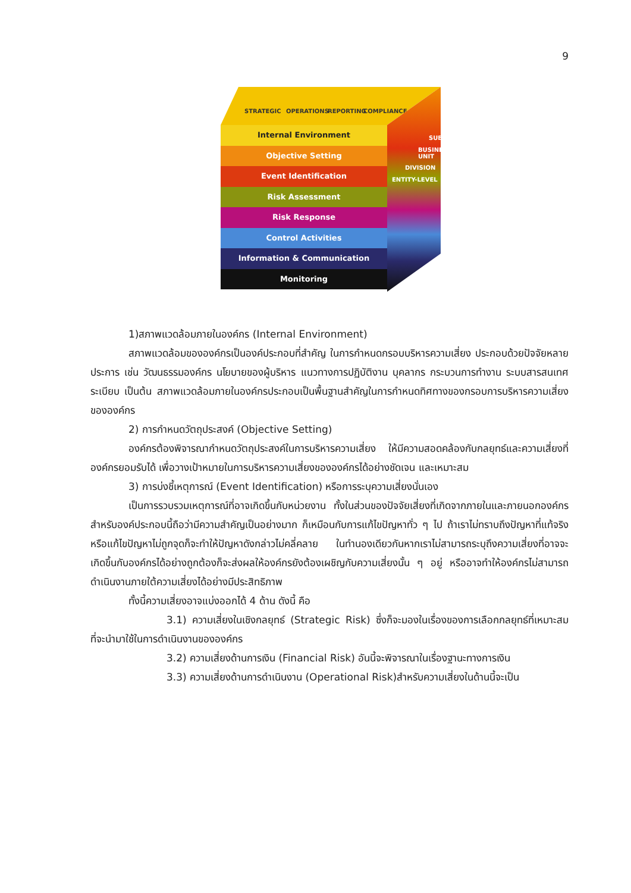9
STRATEGIC OPERATIONS REPORTING COMPLIANCE
ENTITY-LEVEL
DIVISION
BUSINESS UNIT
SUBSIDIARY
Internal Environment
Objective Setting
Event Identification
Risk Assessment
Risk Response
Control Activities
Information & Communication
Monitoring
1)สภาพแวดล้อมภายในองค์กร (Internal Environment)
สภาพแวดล้อมขององค์กรเป็นองค์ประกอบที่สำคัญ ในการกำหนดกรอบบริหารความเสี่ยง ประกอบด้วยปัจจัยหลายประการ เช่น วัฒนธรรมองค์กร นโยบายของผู้บริหาร แนวทางการปฏิบัติงาน บุคลากร กระบวนการทำงาน ระบบสารสนเทศ ระเบียบ เป็นต้น สภาพแวดล้อมภายในองค์กรประกอบเป็นพื้นฐานสำคัญในการกำหนดทิศทางของกรอบการบริหารความเสี่ยงขององค์กร
2) การกำหนดวัตถุประสงค์ (Objective Setting)
องค์กรต้องพิจารณากำหนดวัตถุประสงค์ในการบริหารความเสี่ยง ให้มีความสอดคล้องกับกลยุทธ์และความเสี่ยงที่องค์กรยอมรับได้ เพื่อวางเป้าหมายในการบริหารความเสี่ยงขององค์กรได้อย่างชัดเจน และเหมาะสม
3) การบ่งชี้เหตุการณ์ (Event Identification) หรือการระบุความเสี่ยงนั่นเอง
เป็นการรวบรวมเหตุการณ์ที่อาจเกิดขึ้นกับหน่วยงาน ทั้งในส่วนของปัจจัยเสี่ยงที่เกิดจากภายในและภายนอกองค์กรสำหรับองค์ประกอบนี้ถือว่ามีความสำคัญเป็นอย่างมาก ก็เหมือนกับการแก้ไขปัญหาทั่ว ๆ ไป ถ้าเราไม่ทราบถึงปัญหาที่แท้จริง หรือแก้ไขปัญหาไม่ถูกจุดก็จะทำให้ปัญหาดังกล่าวไม่คลี่คลาย ในทำนองเดียวกันหากเราไม่สามารถระบุถึงความเสี่ยงที่อาจจะเกิดขึ้นกับองค์กรได้อย่างถูกต้องก็จะส่งผลให้องค์กรยังต้องเผชิญกับความเสี่ยงนั้น ๆ อยู่ หรืออาจทำให้องค์กรไม่สามารถดำเนินงานภายใต้ความเสี่ยงได้อย่างมีประสิทธิภาพ
ทั้งนี้ความเสี่ยงอาจแบ่งออกได้ 4 ด้าน ดังนี้ คือ
3.1) ความเสี่ยงในเชิงกลยุทธ์ (Strategic Risk) ซึ่งก็จะมองในเรื่องของการเลือกกลยุทธ์ที่เหมาะสม ที่จะนำมาใช้ในการดำเนินงานขององค์กร
3.2) ความเสี่ยงด้านการเงิน (Financial Risk) อันนี้จะพิจารณาในเรื่องฐานะทางการเงิน
3.3) ความเสี่ยงด้านการดำเนินงาน (Operational Risk)สำหรับความเสี่ยงในด้านนี้จะเป็น